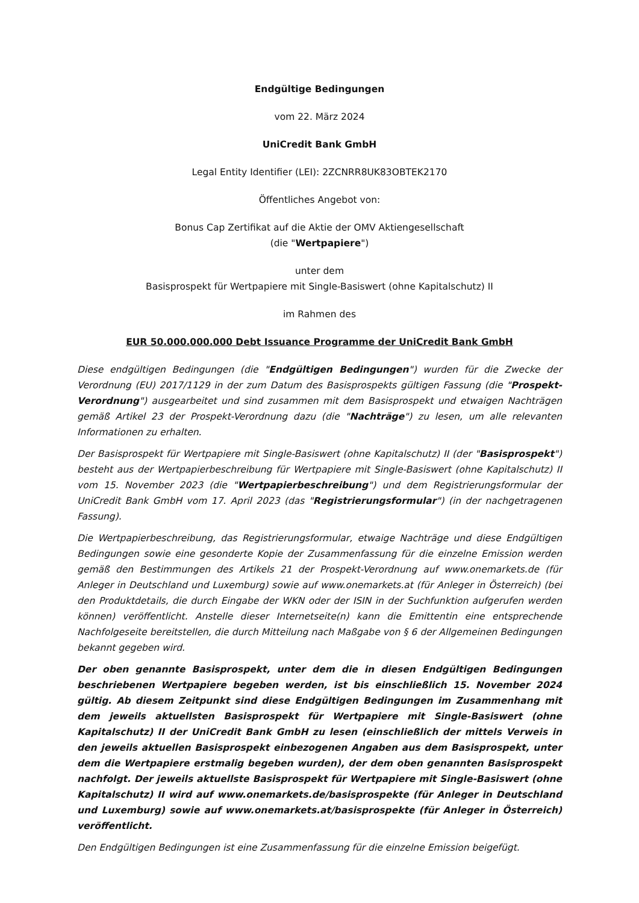Endgültige Bedingungen
vom 22. März 2024
UniCredit Bank GmbH
Legal Entity Identifier (LEI): 2ZCNRR8UK83OBTEK2170
Öffentliches Angebot von:
Bonus Cap Zertifikat auf die Aktie der OMV Aktiengesellschaft
(die "Wertpapiere")
unter dem
Basisprospekt für Wertpapiere mit Single-Basiswert (ohne Kapitalschutz) II
im Rahmen des
EUR 50.000.000.000 Debt Issuance Programme der UniCredit Bank GmbH
Diese endgültigen Bedingungen (die "Endgültigen Bedingungen") wurden für die Zwecke der Verordnung (EU) 2017/1129 in der zum Datum des Basisprospekts gültigen Fassung (die "Prospekt-Verordnung") ausgearbeitet und sind zusammen mit dem Basisprospekt und etwaigen Nachträgen gemäß Artikel 23 der Prospekt-Verordnung dazu (die "Nachträge") zu lesen, um alle relevanten Informationen zu erhalten.
Der Basisprospekt für Wertpapiere mit Single-Basiswert (ohne Kapitalschutz) II (der "Basisprospekt") besteht aus der Wertpapierbeschreibung für Wertpapiere mit Single-Basiswert (ohne Kapitalschutz) II vom 15. November 2023 (die "Wertpapierbeschreibung") und dem Registrierungsformular der UniCredit Bank GmbH vom 17. April 2023 (das "Registrierungsformular") (in der nachgetragenen Fassung).
Die Wertpapierbeschreibung, das Registrierungsformular, etwaige Nachträge und diese Endgültigen Bedingungen sowie eine gesonderte Kopie der Zusammenfassung für die einzelne Emission werden gemäß den Bestimmungen des Artikels 21 der Prospekt-Verordnung auf www.onemarkets.de (für Anleger in Deutschland und Luxemburg) sowie auf www.onemarkets.at (für Anleger in Österreich) (bei den Produktdetails, die durch Eingabe der WKN oder der ISIN in der Suchfunktion aufgerufen werden können) veröffentlicht. Anstelle dieser Internetseite(n) kann die Emittentin eine entsprechende Nachfolgeseite bereitstellen, die durch Mitteilung nach Maßgabe von § 6 der Allgemeinen Bedingungen bekannt gegeben wird.
Der oben genannte Basisprospekt, unter dem die in diesen Endgültigen Bedingungen beschriebenen Wertpapiere begeben werden, ist bis einschließlich 15. November 2024 gültig. Ab diesem Zeitpunkt sind diese Endgültigen Bedingungen im Zusammenhang mit dem jeweils aktuellsten Basisprospekt für Wertpapiere mit Single-Basiswert (ohne Kapitalschutz) II der UniCredit Bank GmbH zu lesen (einschließlich der mittels Verweis in den jeweils aktuellen Basisprospekt einbezogenen Angaben aus dem Basisprospekt, unter dem die Wertpapiere erstmalig begeben wurden), der dem oben genannten Basisprospekt nachfolgt. Der jeweils aktuellste Basisprospekt für Wertpapiere mit Single-Basiswert (ohne Kapitalschutz) II wird auf www.onemarkets.de/basisprospekte (für Anleger in Deutschland und Luxemburg) sowie auf www.onemarkets.at/basisprospekte (für Anleger in Österreich) veröffentlicht.
Den Endgültigen Bedingungen ist eine Zusammenfassung für die einzelne Emission beigefügt.